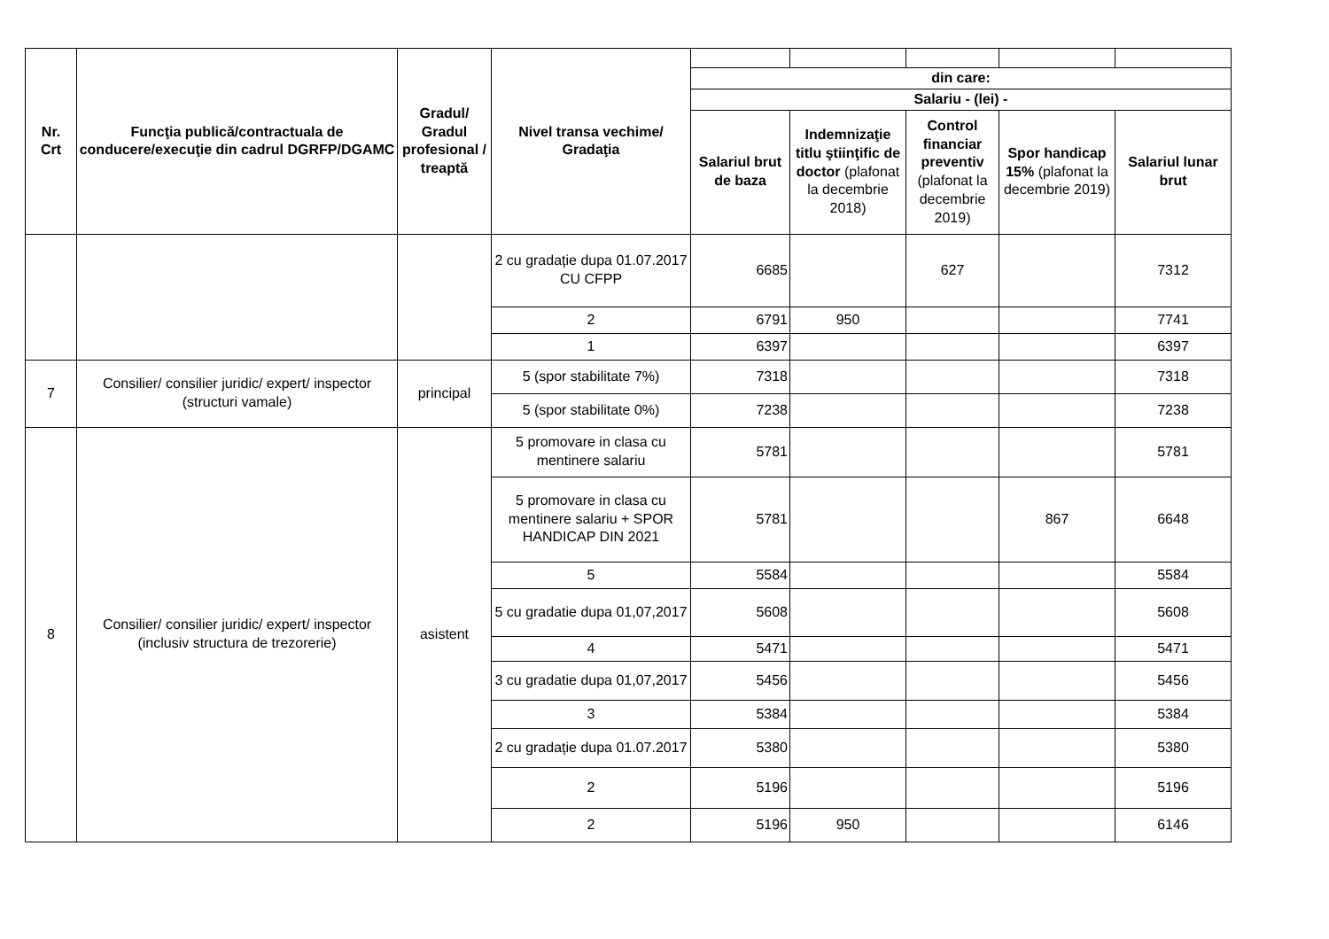| Nr. Crt | Funcţia publică/contractuala de conducere/execuţie din cadrul DGRFP/DGAMC | Gradul/ Gradul profesional / treaptă | Nivel transa vechime/ Gradaţia | | | | | |
| | | | | din care: | | | | |
| | | | | Salariu - (lei) - | | | | |
| | | | | Salariul brut de baza | Indemnizaţie titlu ştiinţific de doctor (plafonat la decembrie 2018) | Control financiar preventiv (plafonat la decembrie 2019) | Spor handicap 15% (plafonat la decembrie 2019) | Salariul lunar brut |
| | | | 2 cu gradație dupa 01.07.2017 CU CFPP | 6685 | | 627 | | 7312 |
| | | | 2 | 6791 | 950 | | | 7741 |
| | | | 1 | 6397 | | | | 6397 |
| 7 | Consilier/ consilier juridic/ expert/ inspector (structuri vamale) | principal | 5 (spor stabilitate 7%) | 7318 | | | | 7318 |
| | | | 5 (spor stabilitate 0%) | 7238 | | | | 7238 |
| 8 | Consilier/ consilier juridic/ expert/ inspector (inclusiv structura de trezorerie) | asistent | 5 promovare in clasa cu mentinere salariu | 5781 | | | | 5781 |
| | | | 5 promovare in clasa cu mentinere salariu + SPOR HANDICAP DIN 2021 | 5781 | | | 867 | 6648 |
| | | | 5 | 5584 | | | | 5584 |
| | | | 5 cu gradatie dupa 01,07,2017 | 5608 | | | | 5608 |
| | | | 4 | 5471 | | | | 5471 |
| | | | 3 cu gradatie dupa 01,07,2017 | 5456 | | | | 5456 |
| | | | 3 | 5384 | | | | 5384 |
| | | | 2 cu gradație dupa 01.07.2017 | 5380 | | | | 5380 |
| | | | 2 | 5196 | | | | 5196 |
| | | | 2 | 5196 | 950 | | | 6146 |